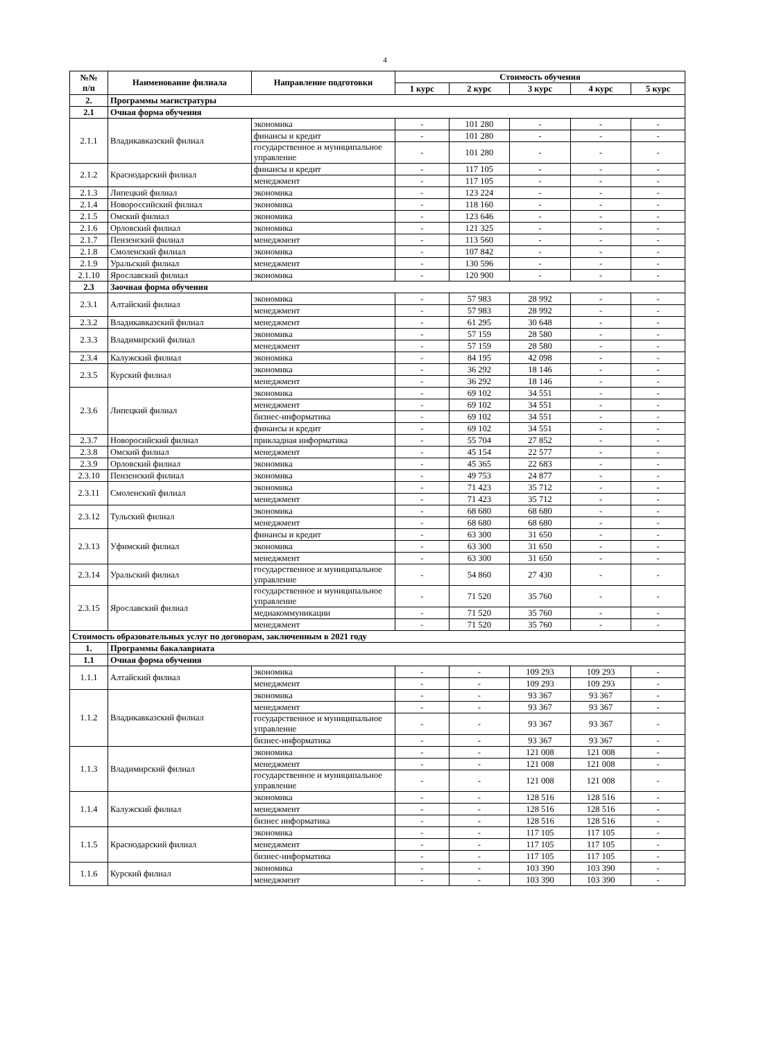4
| №№ п/п | Наименование филиала | Направление подготовки | Стоимость обучения | | | | |
| --- | --- | --- | --- | --- | --- | --- | --- |
| | | | 1 курс | 2 курс | 3 курс | 4 курс | 5 курс |
| 2. | Программы магистратуры | | | | | | |
| 2.1 | Очная форма обучения | | | | | | |
| 2.1.1 | Владикавказский филиал | экономика | - | 101 280 | - | - | - |
| | | финансы и кредит | - | 101 280 | - | - | - |
| | | государственное и муниципальное управление | - | 101 280 | - | - | - |
| 2.1.2 | Краснодарский филиал | финансы и кредит | - | 117 105 | - | - | - |
| | | менеджмент | - | 117 105 | - | - | - |
| 2.1.3 | Липецкий филиал | экономика | - | 123 224 | - | - | - |
| 2.1.4 | Новороссийский филиал | экономика | - | 118 160 | - | - | - |
| 2.1.5 | Омский филиал | экономика | - | 123 646 | - | - | - |
| 2.1.6 | Орловский филиал | экономика | - | 121 325 | - | - | - |
| 2.1.7 | Пензенский филиал | менеджмент | - | 113 560 | - | - | - |
| 2.1.8 | Смоленский филиал | экономика | - | 107 842 | - | - | - |
| 2.1.9 | Уральский филиал | менеджмент | - | 130 596 | - | - | - |
| 2.1.10 | Ярославский филиал | экономика | - | 120 900 | - | - | - |
| 2.3 | Заочная форма обучения | | | | | | |
| 2.3.1 | Алтайский филиал | экономика | - | 57 983 | 28 992 | - | - |
| | | менеджмент | - | 57 983 | 28 992 | - | - |
| 2.3.2 | Владикавказский филиал | менеджмент | - | 61 295 | 30 648 | - | - |
| 2.3.3 | Владимирский филиал | экономика | - | 57 159 | 28 580 | - | - |
| | | менеджмент | - | 57 159 | 28 580 | - | - |
| 2.3.4 | Калужский филиал | экономика | - | 84 195 | 42 098 | - | - |
| 2.3.5 | Курский филиал | экономика | - | 36 292 | 18 146 | - | - |
| | | менеджмент | - | 36 292 | 18 146 | - | - |
| 2.3.6 | Липецкий филиал | экономика | - | 69 102 | 34 551 | - | - |
| | | менеджмент | - | 69 102 | 34 551 | - | - |
| | | бизнес-информатика | - | 69 102 | 34 551 | - | - |
| | | финансы и кредит | - | 69 102 | 34 551 | - | - |
| 2.3.7 | Новоросийский филиал | прикладная информатика | - | 55 704 | 27 852 | - | - |
| 2.3.8 | Омский филиал | менеджмент | - | 45 154 | 22 577 | - | - |
| 2.3.9 | Орловский филиал | экономика | - | 45 365 | 22 683 | - | - |
| 2.3.10 | Пензенский филиал | экономика | - | 49 753 | 24 877 | - | - |
| 2.3.11 | Смоленский филиал | экономика | - | 71 423 | 35 712 | - | - |
| | | менеджмент | - | 71 423 | 35 712 | - | - |
| 2.3.12 | Тульский филиал | экономика | - | 68 680 | 68 680 | - | - |
| | | менеджмент | - | 68 680 | 68 680 | - | - |
| 2.3.13 | Уфимский филиал | финансы и кредит | - | 63 300 | 31 650 | - | - |
| | | экономика | - | 63 300 | 31 650 | - | - |
| | | менеджмент | - | 63 300 | 31 650 | - | - |
| 2.3.14 | Уральский филиал | государственное и муниципальное управление | - | 54 860 | 27 430 | - | - |
| 2.3.15 | Ярославский филиал | государственное и муниципальное управление | - | 71 520 | 35 760 | - | - |
| | | медиакоммуникации | - | 71 520 | 35 760 | - | - |
| | | менеджмент | - | 71 520 | 35 760 | - | - |
| Стоимость образовательных услуг по договорам, заключенным в 2021 году | | | | | | | |
| 1. | Программы бакалавриата | | | | | | |
| 1.1 | Очная форма обучения | | | | | | |
| 1.1.1 | Алтайский филиал | экономика | - | - | 109 293 | 109 293 | - |
| | | менеджмент | - | - | 109 293 | 109 293 | - |
| 1.1.2 | Владикавказский филиал | экономика | - | - | 93 367 | 93 367 | - |
| | | менеджмент | - | - | 93 367 | 93 367 | - |
| | | государственное и муниципальное управление | - | - | 93 367 | 93 367 | - |
| | | бизнес-информатика | - | - | 93 367 | 93 367 | - |
| 1.1.3 | Владимирский филиал | экономика | - | - | 121 008 | 121 008 | - |
| | | менеджмент | - | - | 121 008 | 121 008 | - |
| | | государственное и муниципальное управление | - | - | 121 008 | 121 008 | - |
| 1.1.4 | Калужский филиал | экономика | - | - | 128 516 | 128 516 | - |
| | | менеджмент | - | - | 128 516 | 128 516 | - |
| | | бизнес информатика | - | - | 128 516 | 128 516 | - |
| 1.1.5 | Краснодарский филиал | экономика | - | - | 117 105 | 117 105 | - |
| | | менеджмент | - | - | 117 105 | 117 105 | - |
| | | бизнес-информатика | - | - | 117 105 | 117 105 | - |
| 1.1.6 | Курский филиал | экономика | - | - | 103 390 | 103 390 | - |
| | | менеджмент | - | - | 103 390 | 103 390 | - |